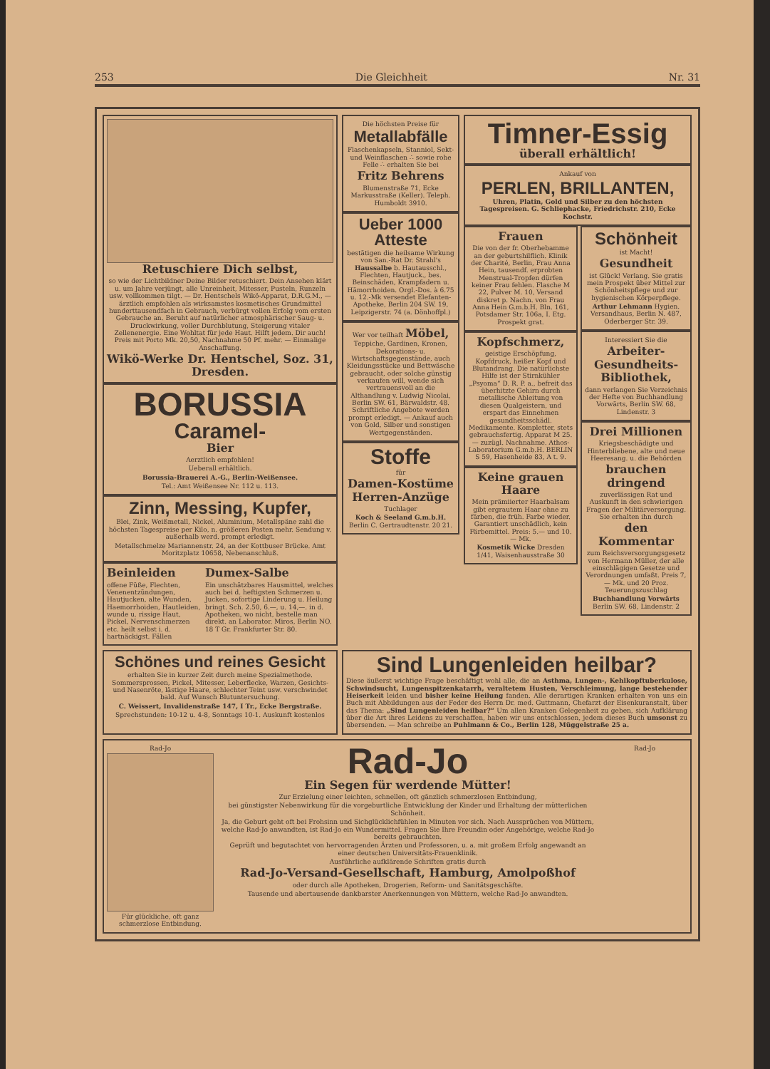253 Die Gleichheit Nr. 31
Retuschiere Dich selbst,
so wie der Lichtbildner Deine Bilder retuschiert. Dein Ansehen klärt u. um Jahre verjüngt, alle Unreinheit, Mitesser, Pusteln, Runzeln usw. vollkommen tilgt. — Dr. Hentschels Wikö-Apparat, D.R.G.M., — ärztlich empfohlen als wirksamstes kosmetisches Grundmittel hunderttausendfach in Gebrauch, verbürgt vollen Erfolg vom ersten Gebrauche an. Beruht auf natürlicher atmosphärischer Saug- u. Druckwirkung, voller Durchblutung, Steigerung vitaler Zellenenergie. Eine Wohltat für jede Haut. Hilft jedem. Dir auch! Preis mit Porto Mk. 20,50, Nachnahme 50 Pf. mehr. — Einmalige Anschaffung.
Wikö-Werke Dr. Hentschel, Soz. 31, Dresden.
BORUSSIA
Caramel-
Bier
Aerztlich empfohlen!
Ueberall erhältlich.
Borussia-Brauerei A.-G., Berlin-Weißensee.
Tel.: Amt Weißensee Nr. 112 u. 113.
Zinn, Messing, Kupfer,
Blei, Zink, Weißmetall, Nickel, Aluminium, Metallspäne zahl die höchsten Tagespreise per Kilo, n. größeren Posten mehr. Sendung v. außerhalb werd. prompt erledigt.
Metallschmelze Mariannenstr. 24, an der Kottbuser Brücke. Amt Moritzplatz 10658, Nebenanschluß.
Beinleiden
offene Füße, Flechten, Venenentzündungen, Hautjucken, alte Wunden, Haemorrhoiden, Hautleiden, wunde u. rissige Haut, Pickel, Nervenschmerzen etc. heilt selbst i. d. hartnäckigst. Fällen
Dumex-Salbe
Ein unschätzbares Hausmittel, welches auch bei d. heftigsten Schmerzen u. Jucken, sofortige Linderung u. Heilung bringt. Sch. 2.50, 6.—, u. 14,—. in d. Apotheken, wo nicht, bestelle man direkt. an Laborator. Miros, Berlin NO. 18 T Gr. Frankfurter Str. 80.
Die höchsten Preise für
Metallabfälle
Flaschenkapseln, Stanniol, Sekt- und Weinflaschen ∴ sowie rohe Felle ∴ erhalten Sie bei
Fritz Behrens
Blumenstraße 71, Ecke Markusstraße (Keller). Teleph. Humboldt 3910.
Ueber 1000 Atteste
bestätigen die heilsame Wirkung von San.-Rat Dr. Strahl's Haussalbe b. Hautausschl., Flechten, Hautjuck., bes. Beinschäden, Krampfadern u. Hämorrhoiden. Orgl.-Dos. à 6.75 u. 12.-Mk versendet Elefanten-Apotheke, Berlin 204 SW. 19, Leipzigerstr. 74 (a. Dönhoffpl.)
Wer vor teilhaft Möbel, Teppiche, Gardinen, Kronen, Dekorations- u. Wirtschaftsgegenstände, auch Kleidungsstücke und Bettwäsche gebraucht, oder solche günstig verkaufen will, wende sich vertrauensvoll an die Althandlung v. Ludwig Nicolai, Berlin SW. 61, Bärwaldstr. 48. Schriftliche Angebote werden prompt erledigt. — Ankauf auch von Gold, Silber und sonstigen Wertgegenständen.
Stoffe
für
Damen-Kostüme Herren-Anzüge
Tuchlager
Koch & Seeland G.m.b.H. Berlin C. Gertraudtenstr. 20 21.
Timner-Essig
überall erhältlich!
Ankauf von
PERLEN, BRILLANTEN,
Uhren, Platin, Gold und Silber zu den höchsten Tagespreisen. G. Schliephacke, Friedrichstr. 210, Ecke Kochstr.
Frauen
Die von der fr. Oberhebamme an der geburtshilflich. Klinik der Charité, Berlin, Frau Anna Hein, tausendf. erprobten Menstrual-Tropfen dürfen keiner Frau fehlen. Flasche M 22, Pulver M. 10, Versand diskret p. Nachn. von Frau Anna Hein G.m.b.H. Bln. 161, Potsdamer Str. 106a, I. Etg. Prospekt grat.
Kopfschmerz,
geistige Erschöpfung, Kopfdruck, heißer Kopf und Blutandrang. Die natürlichste Hilfe ist der Stirnkühler „Psyoma“ D. R. P. a., befreit das überhitzte Gehirn durch metallische Ableitung von diesen Qualgeistern, und erspart das Einnehmen gesundheitsschädl. Medikamente. Kompletter, stets gebrauchsfertig. Apparat M 25.— zuzügl. Nachnahme. Athos-Laboratorium G.m.b.H. BERLIN S 59, Hasenheide 83, A t. 9.
Keine grauen Haare
Mein prämiierter Haarbalsam gibt ergrautem Haar ohne zu färben, die früh. Farbe wieder. Garantiert unschädlich, kein Färbemittel. Preis: 5.— und 10.— Mk.
Kosmetik Wicke Dresden 1/41, Waisenhausstraße 30
Schönheit
ist Macht!
Gesundheit
ist Glück! Verlang. Sie gratis mein Prospekt über Mittel zur Schönheitspflege und zur hygienischen Körperpflege.
Arthur Lehmann Hygien. Versandhaus, Berlin N. 487, Oderberger Str. 39.
Interessiert Sie die
Arbeiter-Gesundheits-Bibliothek,
dann verlangen Sie Verzeichnis der Hefte von Buchhandlung Vorwärts, Berlin SW. 68, Lindenstr. 3
Drei Millionen
Kriegsbeschädigte und Hinterbliebene, alte und neue Heeresang. u. die Behörden
brauchen dringend
zuverlässigen Rat und Auskunft in den schwierigen Fragen der Militärversorgung. Sie erhalten ihn durch
den Kommentar
zum Reichsversorgungsgesetz von Hermann Müller, der alle einschlägigen Gesetze und Verordnungen umfaßt. Preis 7,— Mk. und 20 Proz. Teuerungszuschlag
Buchhandlung Vorwärts Berlin SW. 68, Lindenstr. 2
Schönes und reines Gesicht
erhalten Sie in kurzer Zeit durch meine Spezialmethode. Sommersprossen, Pickel, Mitesser, Leberflecke, Warzen, Gesichts- und Nasenröte, lästige Haare, schlechter Teint usw. verschwindet bald. Auf Wunsch Blutuntersuchung.
C. Weissert, Invalidenstraße 147, I Tr., Ecke Bergstraße.
Sprechstunden: 10-12 u. 4-8, Sonntags 10-1. Auskunft kostenlos
Sind Lungenleiden heilbar?
Diese äußerst wichtige Frage beschäftigt wohl alle, die an Asthma, Lungen-, Kehlkopftuberkulose, Schwindsucht, Lungenspitzenkatarrh, veraltetem Husten, Verschleimung, lange bestehender Heiserkeit leiden und bisher keine Heilung fanden. Alle derartigen Kranken erhalten von uns ein Buch mit Abbildungen aus der Feder des Herrn Dr. med. Guttmann, Chefarzt der Eisenkuranstalt, über das Thema: „Sind Lungenleiden heilbar?“ Um allen Kranken Gelegenheit zu geben, sich Aufklärung über die Art ihres Leidens zu verschaffen, haben wir uns entschlossen, jedem dieses Buch umsonst zu übersenden. — Man schreibe an Puhlmann & Co., Berlin 128, Müggelstraße 25 a.
Rad-Jo
Für glückliche, oft ganz schmerzlose Entbindung.
Rad-Jo
Ein Segen für werdende Mütter!
Zur Erzielung einer leichten, schnellen, oft gänzlich schmerzlosen Entbindung,
bei günstigster Nebenwirkung für die vorgeburtliche Entwicklung der Kinder und Erhaltung der mütterlichen Schönheit.
Ja, die Geburt geht oft bei Frohsinn und Sichglücklichfühlen in Minuten vor sich. Nach Aussprüchen von Müttern, welche Rad-Jo anwandten, ist Rad-Jo ein Wundermittel. Fragen Sie Ihre Freundin oder Angehörige, welche Rad-Jo bereits gebrauchten.
Geprüft und begutachtet von hervorragenden Ärzten und Professoren, u. a. mit großem Erfolg angewandt an einer deutschen Universitäts-Frauenklinik.
Ausführliche aufklärende Schriften gratis durch
Rad-Jo-Versand-Gesellschaft, Hamburg, Amolpoßhof
oder durch alle Apotheken, Drogerien, Reform- und Sanitätsgeschäfte.
Tausende und abertausende dankbarster Anerkennungen von Müttern, welche Rad-Jo anwandten.
Rad-Jo